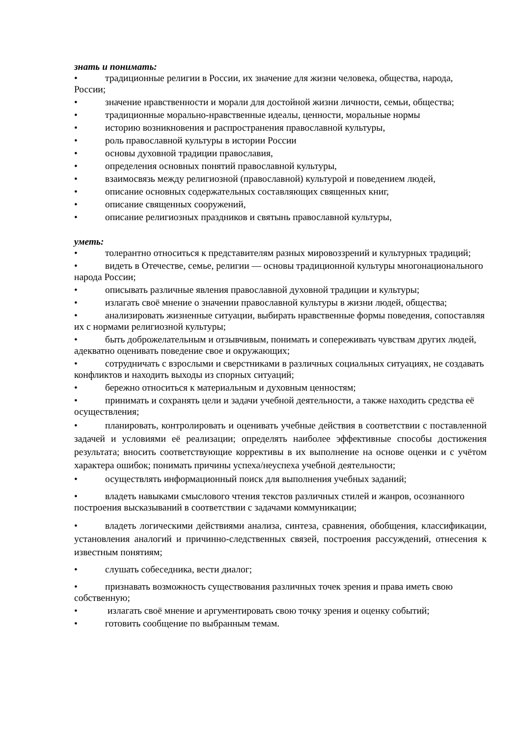знать и понимать:
• традиционные религии в России, их значение для жизни человека, общества, народа, России;
• значение нравственности и морали для достойной жизни личности, семьи, общества;
• традиционные морально-нравственные идеалы, ценности, моральные нормы
• историю возникновения и распространения православной культуры,
• роль православной культуры в истории России
• основы духовной традиции православия,
• определения основных понятий православной культуры,
• взаимосвязь между религиозной (православной) культурой и поведением людей,
• описание основных содержательных составляющих священных книг,
• описание священных сооружений,
• описание религиозных праздников и святынь православной культуры,
уметь:
• толерантно относиться к представителям разных мировоззрений и культурных традиций;
• видеть в Отечестве, семье, религии — основы традиционной культуры многонационального народа России;
• описывать различные явления православной духовной традиции и культуры;
• излагать своё мнение о значении православной культуры в жизни людей, общества;
• анализировать жизненные ситуации, выбирать нравственные формы поведения, сопоставляя их с нормами религиозной культуры;
• быть доброжелательным и отзывчивым, понимать и сопереживать чувствам других людей, адекватно оценивать поведение свое и окружающих;
• сотрудничать с взрослыми и сверстниками в различных социальных ситуациях, не создавать конфликтов и находить выходы из спорных ситуаций;
• бережно относиться к материальным и духовным ценностям;
• принимать и сохранять цели и задачи учебной деятельности, а также находить средства её осуществления;
• планировать, контролировать и оценивать учебные действия в соответствии с поставленной задачей и условиями её реализации; определять наиболее эффективные способы достижения результата; вносить соответствующие коррективы в их выполнение на основе оценки и с учётом характера ошибок; понимать причины успеха/неуспеха учебной деятельности;
• осуществлять информационный поиск для выполнения учебных заданий;
• владеть навыками смыслового чтения текстов различных стилей и жанров, осознанного построения высказываний в соответствии с задачами коммуникации;
• владеть логическими действиями анализа, синтеза, сравнения, обобщения, классификации, установления аналогий и причинно-следственных связей, построения рассуждений, отнесения к известным понятиям;
• слушать собеседника, вести диалог;
• признавать возможность существования различных точек зрения и права иметь свою собственную;
• излагать своё мнение и аргументировать свою точку зрения и оценку событий;
• готовить сообщение по выбранным темам.